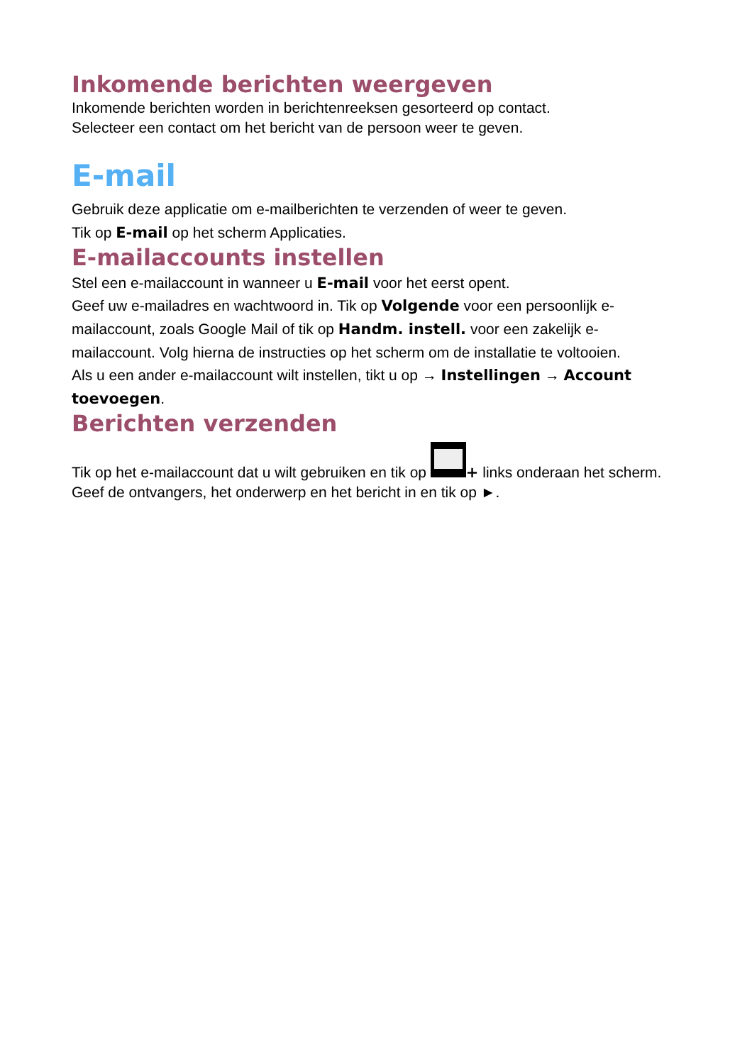Inkomende berichten weergeven
Inkomende berichten worden in berichtenreeksen gesorteerd op contact.
Selecteer een contact om het bericht van de persoon weer te geven.
E-mail
Gebruik deze applicatie om e-mailberichten te verzenden of weer te geven.
Tik op E-mail op het scherm Applicaties.
E-mailaccounts instellen
Stel een e-mailaccount in wanneer u E-mail voor het eerst opent.
Geef uw e-mailadres en wachtwoord in. Tik op Volgende voor een persoonlijk e-mailaccount, zoals Google Mail of tik op Handm. instell. voor een zakelijk e-mailaccount. Volg hierna de instructies op het scherm om de installatie te voltooien.
Als u een ander e-mailaccount wilt instellen, tikt u op → Instellingen → Account toevoegen.
Berichten verzenden
Tik op het e-mailaccount dat u wilt gebruiken en tik op + links onderaan het scherm. Geef de ontvangers, het onderwerp en het bericht in en tik op ►.